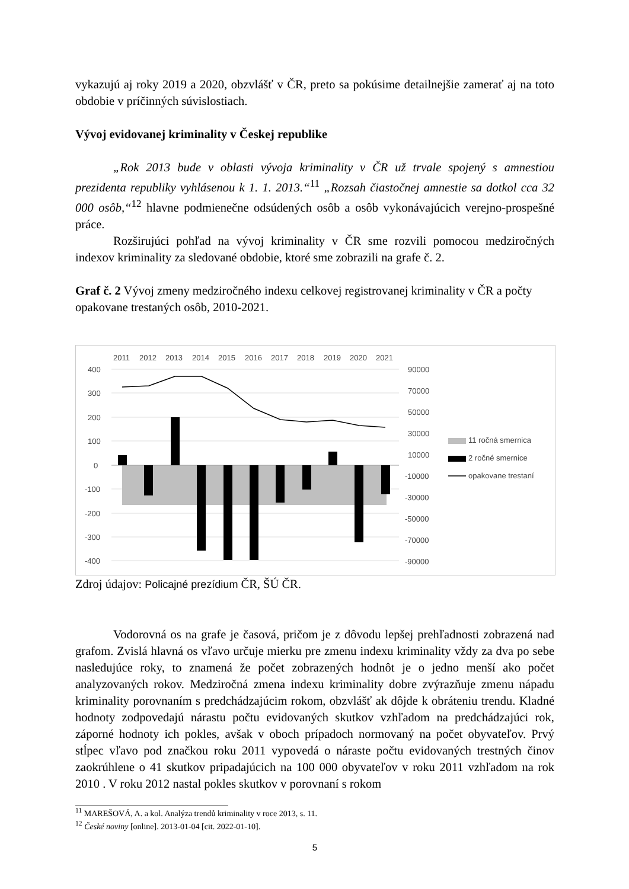vykazujú aj roky 2019 a 2020, obzvlášť v ČR, preto sa pokúsime detailnejšie zamerať aj na toto obdobie v príčinných súvislostiach.
Vývoj evidovanej kriminality v Českej republike
„Rok 2013 bude v oblasti vývoja kriminality v ČR už trvale spojený s amnestiou prezidenta republiky vyhlásenou k 1. 1. 2013.“<sup>11</sup> „Rozsah čiastočnej amnestie sa dotkol cca 32 000 osôb,“<sup>12</sup> hlavne podmienečne odsúdených osôb a osôb vykonávajúcich verejno-prospešné práce.
Rozširujúci pohľad na vývoj kriminality v ČR sme rozvili pomocou medziročných indexov kriminality za sledované obdobie, ktoré sme zobrazili na grafe č. 2.
Graf č. 2 Vývoj zmeny medziročného indexu celkovej registrovanej kriminality v ČR a počty opakovane trestaných osôb, 2010-2021.
2011
2012
2013
2014
2015
2016
2017
2018
2019
2020
2021
400
300
200
100
0
-100
-200
-300
-400
90000
70000
50000
30000
10000
-10000
-30000
-50000
-70000
-90000
11 ročná smernica
2 ročné smernice
opakovane trestaní
Zdroj údajov: Policajné prezídium ČR, ŠÚ ČR.
Vodorovná os na grafe je časová, pričom je z dôvodu lepšej prehľadnosti zobrazená nad grafom. Zvislá hlavná os vľavo určuje mierku pre zmenu indexu kriminality vždy za dva po sebe nasledujúce roky, to znamená že počet zobrazených hodnôt je o jedno menší ako počet analyzovaných rokov. Medziročná zmena indexu kriminality dobre zvýrazňuje zmenu nápadu kriminality porovnaním s predchádzajúcim rokom, obzvlášť ak dôjde k obráteniu trendu. Kladné hodnoty zodpovedajú nárastu počtu evidovaných skutkov vzhľadom na predchádzajúci rok, záporné hodnoty ich pokles, avšak v oboch prípadoch normovaný na počet obyvateľov. Prvý stĺpec vľavo pod značkou roku 2011 vypovedá o náraste počtu evidovaných trestných činov zaokrúhlene o 41 skutkov pripadajúcich na 100 000 obyvateľov v roku 2011 vzhľadom na rok 2010 . V roku 2012 nastal pokles skutkov v porovnaní s rokom
<sup>11</sup> MAREŠOVÁ, A. a kol. Analýza trendů kriminality v roce 2013, s. 11.
<sup>12</sup> České noviny [online]. 2013-01-04 [cit. 2022-01-10].
5